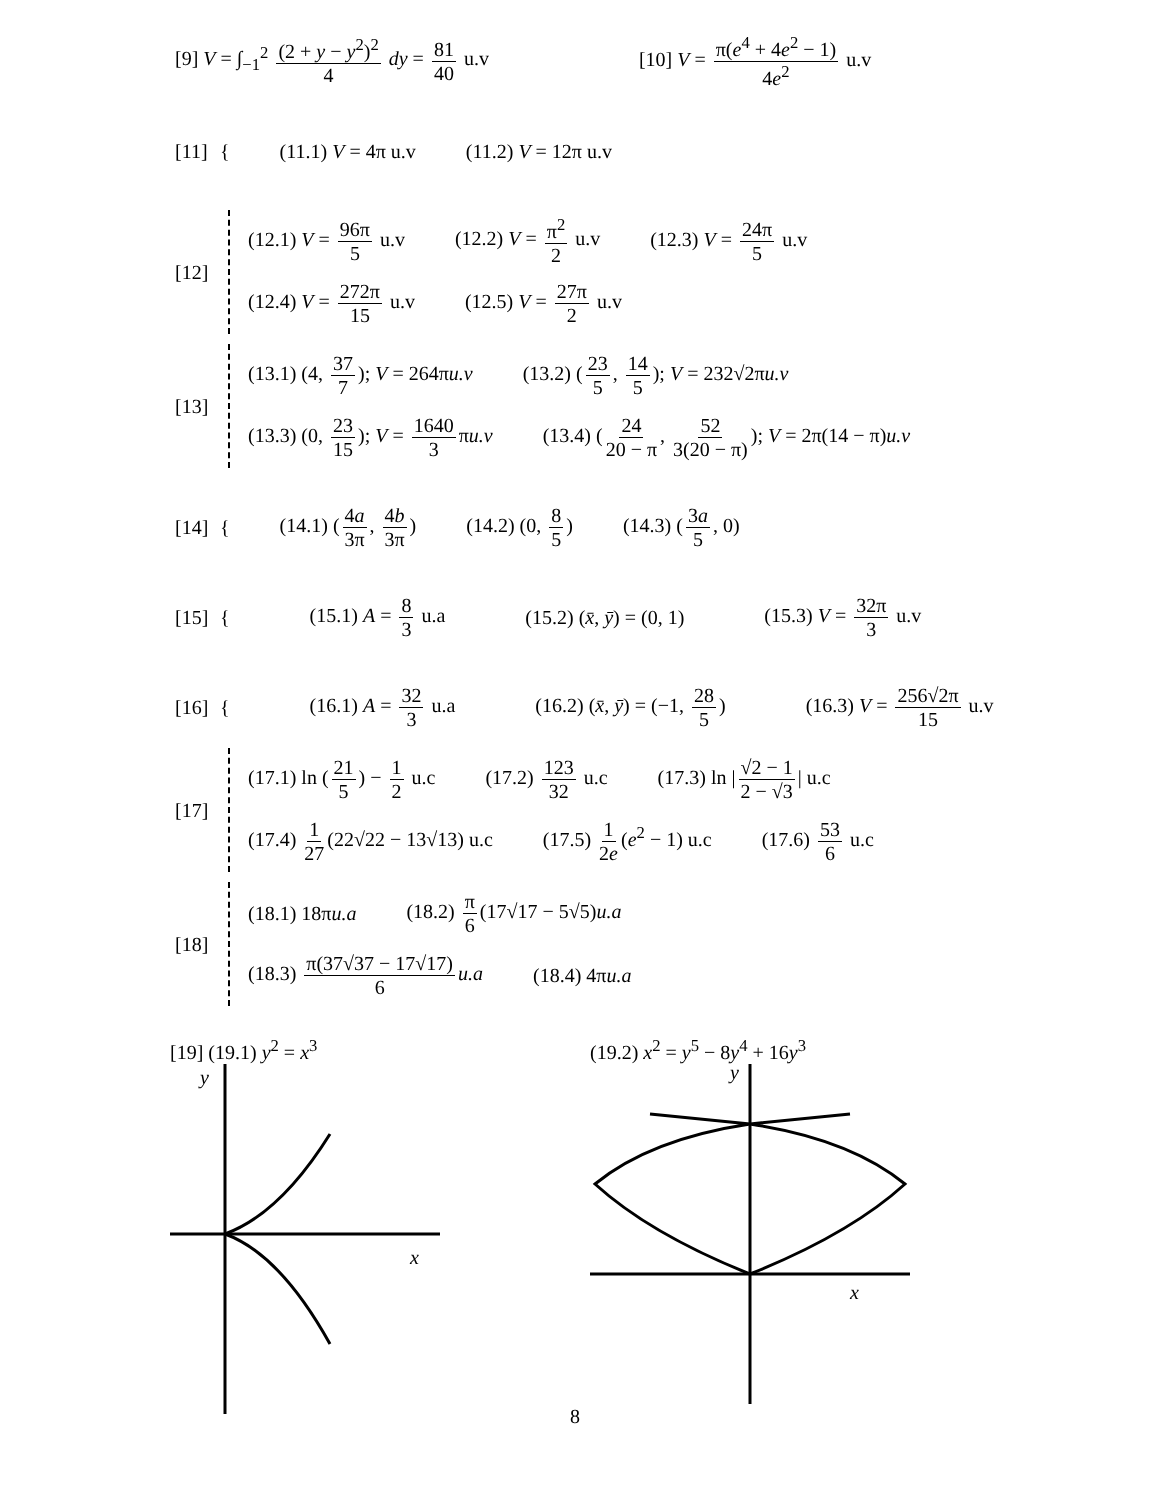[9] V = ∫<sub>−1</sub><sup>2</sup> (2 + y − y<sup>2</sup>)<sup>2</sup> 4 dy = 81 40 u.v
[10] V = π(e<sup>4</sup> + 4e<sup>2</sup> − 1) 4e<sup>2</sup> u.v
[11]
{ (11.1) V = 4π u.v (11.2) V = 12π u.v
[12]
(12.1) V = 96π 5 u.v (12.2) V = π<sup>2</sup> 2 u.v (12.3) V = 24π 5 u.v
(12.4) V = 272π 15 u.v (12.5) V = 27π 2 u.v
[13]
(13.1) (4, 37 7); V = 264πu.v (13.2) (23 5, 14 5); V = 232√2πu.v
(13.3) (0, 23 15); V = 1640 3 πu.v (13.4) (24 20 − π, 52 3(20 − π)); V = 2π(14 − π)u.v
[14]
{ (14.1) (4a 3π, 4b 3π) (14.2) (0, 8 5) (14.3) (3a 5, 0)
[15]
{ (15.1) A = 8 3 u.a (15.2) (x̄, ȳ) = (0, 1) (15.3) V = 32π 3 u.v
[16]
{ (16.1) A = 32 3 u.a (16.2) (x̄, ȳ) = (−1, 28 5) (16.3) V = 256√2π 15 u.v
[17]
(17.1) ln (21 5) − 1 2 u.c (17.2) 123 32 u.c (17.3) ln | √2 − 1 2 − √3 | u.c
(17.4) 1 27 (22√22 − 13√13) u.c (17.5) 1 2e (e<sup>2</sup> − 1) u.c (17.6) 53 6 u.c
[18]
(18.1) 18πu.a (18.2) π 6 (17√17 − 5√5)u.a
(18.3) π(37√37 − 17√17) 6 u.a (18.4) 4πu.a
[19] (19.1) y<sup>2</sup> = x<sup>3</sup>
x
y
(19.2) x<sup>2</sup> = y<sup>5</sup> − 8y<sup>4</sup> + 16y<sup>3</sup>
x
y
8